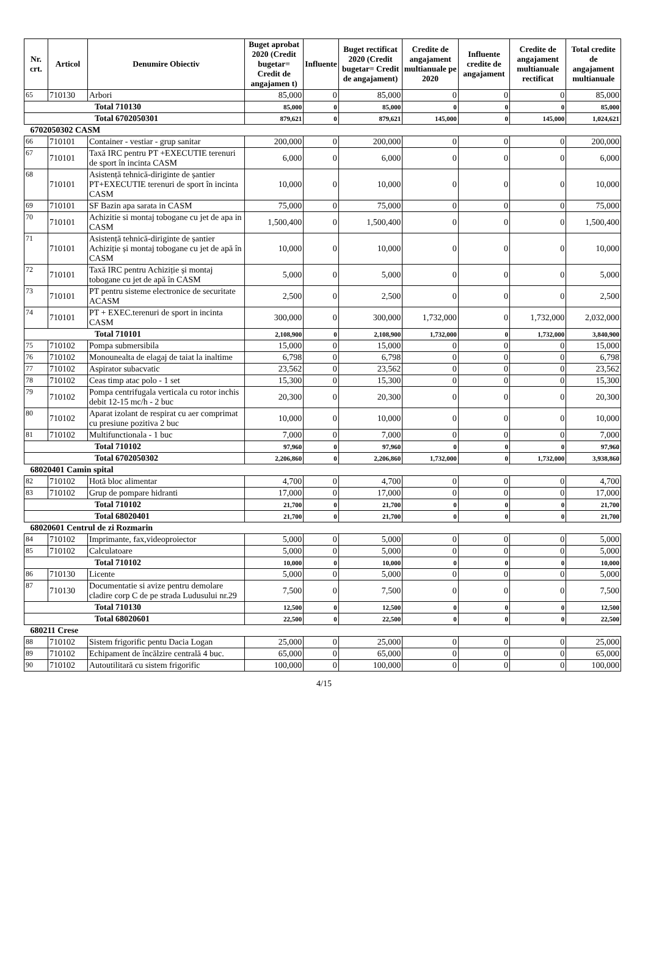| Nr. crt. | Articol | Denumire Obiectiv | Buget aprobat 2020 (Credit bugetar= Credit de angajamen t) | Influente | Buget rectificat 2020 (Credit bugetar= Credit de angajament) | Credite de angajament multianuale pe 2020 | Influente credite de angajament | Credite de angajament multianuale rectificat | Total credite de angajament multianuale |
| --- | --- | --- | --- | --- | --- | --- | --- | --- | --- |
| 65 | 710130 | Arbori | 85,000 | 0 | 85,000 | 0 | 0 | 0 | 85,000 |
| Total 710130 | | | 85,000 | 0 | 85,000 | 0 | 0 | 0 | 85,000 |
| Total 6702050301 | | | 879,621 | 0 | 879,621 | 145,000 | 0 | 145,000 | 1,024,621 |
| 6702050302 CASM | | | | | | | | | |
| 66 | 710101 | Container - vestiar - grup sanitar | 200,000 | 0 | 200,000 | 0 | 0 | 0 | 200,000 |
| 67 | 710101 | Taxă IRC pentru PT +EXECUTIE terenuri de sport în incinta CASM | 6,000 | 0 | 6,000 | 0 | 0 | 0 | 6,000 |
| 68 | 710101 | Asistență tehnică-diriginte de șantier PT+EXECUTIE terenuri de sport în incinta CASM | 10,000 | 0 | 10,000 | 0 | 0 | 0 | 10,000 |
| 69 | 710101 | SF Bazin apa sarata in CASM | 75,000 | 0 | 75,000 | 0 | 0 | 0 | 75,000 |
| 70 | 710101 | Achizitie si montaj tobogane cu jet de apa in CASM | 1,500,400 | 0 | 1,500,400 | 0 | 0 | 0 | 1,500,400 |
| 71 | 710101 | Asistență tehnică-diriginte de șantier Achiziție și montaj tobogane cu jet de apă în CASM | 10,000 | 0 | 10,000 | 0 | 0 | 0 | 10,000 |
| 72 | 710101 | Taxă IRC pentru Achiziție și montaj tobogane cu jet de apă în CASM | 5,000 | 0 | 5,000 | 0 | 0 | 0 | 5,000 |
| 73 | 710101 | PT pentru sisteme electronice de securitate ACASM | 2,500 | 0 | 2,500 | 0 | 0 | 0 | 2,500 |
| 74 | 710101 | PT + EXEC.terenuri de sport in incinta CASM | 300,000 | 0 | 300,000 | 1,732,000 | 0 | 1,732,000 | 2,032,000 |
| Total 710101 | | | 2,108,900 | 0 | 2,108,900 | 1,732,000 | 0 | 1,732,000 | 3,840,900 |
| 75 | 710102 | Pompa submersibila | 15,000 | 0 | 15,000 | 0 | 0 | 0 | 15,000 |
| 76 | 710102 | Monounealta de elagaj de taiat la inaltime | 6,798 | 0 | 6,798 | 0 | 0 | 0 | 6,798 |
| 77 | 710102 | Aspirator subacvatic | 23,562 | 0 | 23,562 | 0 | 0 | 0 | 23,562 |
| 78 | 710102 | Ceas timp atac polo - 1 set | 15,300 | 0 | 15,300 | 0 | 0 | 0 | 15,300 |
| 79 | 710102 | Pompa centrifugala verticala cu rotor inchis debit 12-15 mc/h - 2 buc | 20,300 | 0 | 20,300 | 0 | 0 | 0 | 20,300 |
| 80 | 710102 | Aparat izolant de respirat cu aer comprimat cu presiune pozitiva 2 buc | 10,000 | 0 | 10,000 | 0 | 0 | 0 | 10,000 |
| 81 | 710102 | Multifunctionala - 1 buc | 7,000 | 0 | 7,000 | 0 | 0 | 0 | 7,000 |
| Total 710102 | | | 97,960 | 0 | 97,960 | 0 | 0 | 0 | 97,960 |
| Total 6702050302 | | | 2,206,860 | 0 | 2,206,860 | 1,732,000 | 0 | 1,732,000 | 3,938,860 |
| 68020401 Camin spital | | | | | | | | | |
| 82 | 710102 | Hotă bloc alimentar | 4,700 | 0 | 4,700 | 0 | 0 | 0 | 4,700 |
| 83 | 710102 | Grup de pompare hidranti | 17,000 | 0 | 17,000 | 0 | 0 | 0 | 17,000 |
| Total 710102 | | | 21,700 | 0 | 21,700 | 0 | 0 | 0 | 21,700 |
| Total 68020401 | | | 21,700 | 0 | 21,700 | 0 | 0 | 0 | 21,700 |
| 68020601 Centrul de zi Rozmarin | | | | | | | | | |
| 84 | 710102 | Imprimante, fax,videoproiector | 5,000 | 0 | 5,000 | 0 | 0 | 0 | 5,000 |
| 85 | 710102 | Calculatoare | 5,000 | 0 | 5,000 | 0 | 0 | 0 | 5,000 |
| Total 710102 | | | 10,000 | 0 | 10,000 | 0 | 0 | 0 | 10,000 |
| 86 | 710130 | Licente | 5,000 | 0 | 5,000 | 0 | 0 | 0 | 5,000 |
| 87 | 710130 | Documentatie si avize pentru demolare cladire corp C de pe strada Ludusului nr.29 | 7,500 | 0 | 7,500 | 0 | 0 | 0 | 7,500 |
| Total 710130 | | | 12,500 | 0 | 12,500 | 0 | 0 | 0 | 12,500 |
| Total 68020601 | | | 22,500 | 0 | 22,500 | 0 | 0 | 0 | 22,500 |
| 680211 Crese | | | | | | | | | |
| 88 | 710102 | Sistem frigorific pentu Dacia Logan | 25,000 | 0 | 25,000 | 0 | 0 | 0 | 25,000 |
| 89 | 710102 | Echipament de încălzire centrală 4 buc. | 65,000 | 0 | 65,000 | 0 | 0 | 0 | 65,000 |
| 90 | 710102 | Autoutilitară cu sistem frigorific | 100,000 | 0 | 100,000 | 0 | 0 | 0 | 100,000 |
4/15